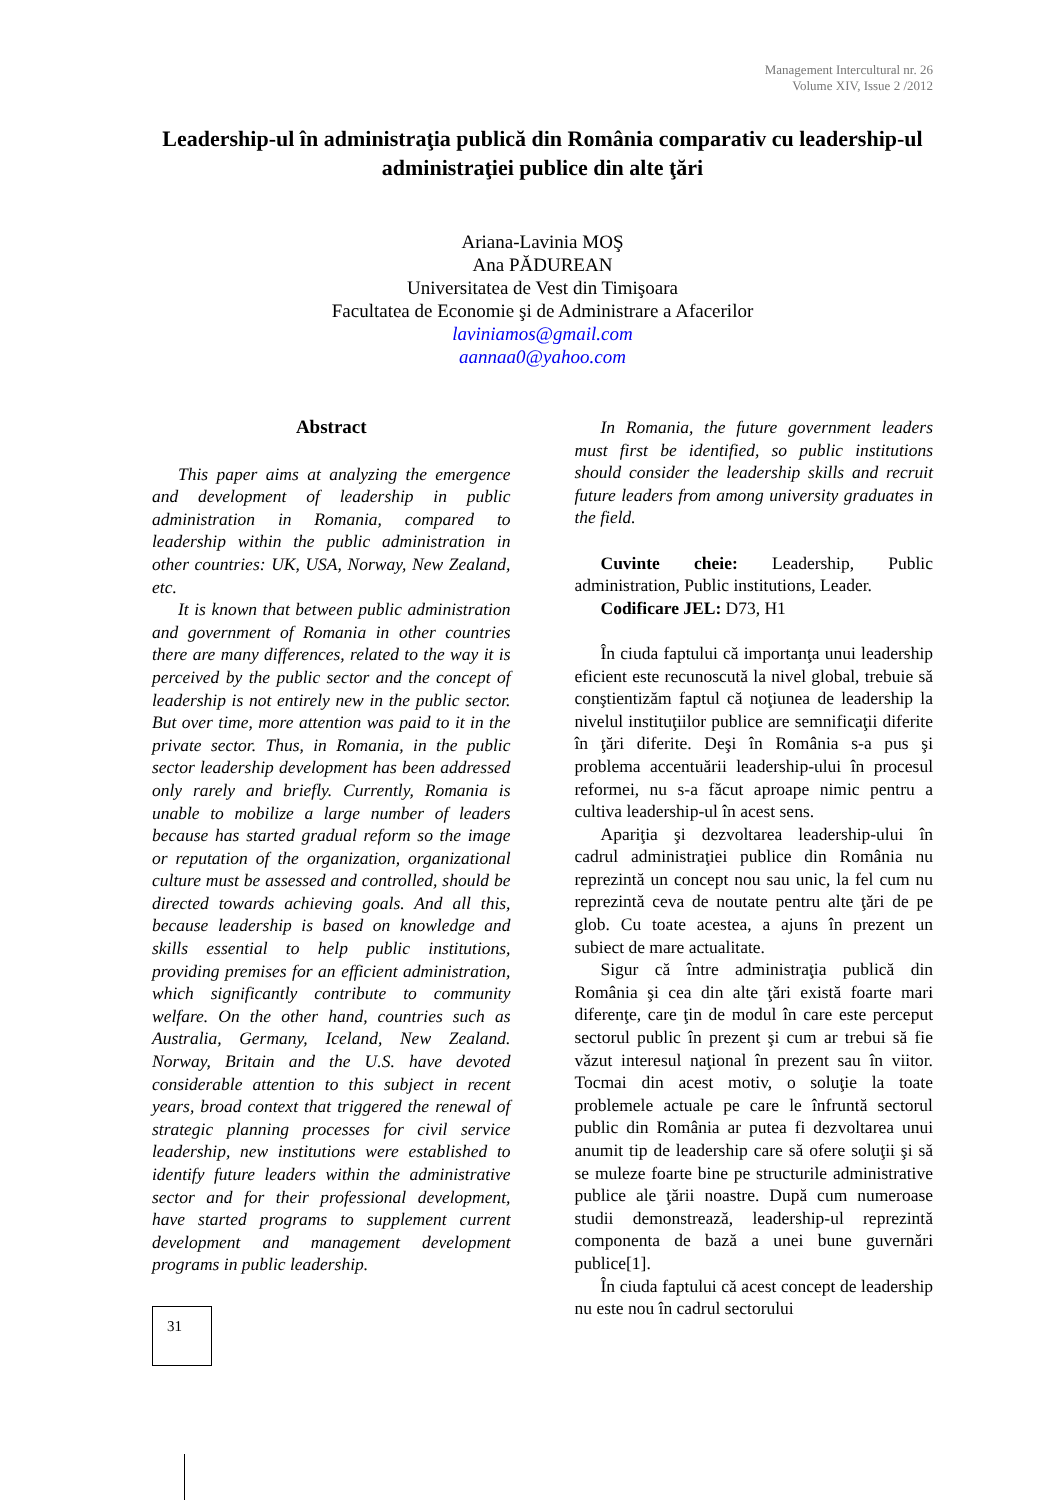Management Intercultural nr. 26
Volume XIV, Issue 2 /2012
Leadership-ul în administraţia publică din România comparativ cu leadership-ul administraţiei publice din alte ţări
Ariana-Lavinia MOŞ
Ana PĂDUREAN
Universitatea de Vest din Timişoara
Facultatea de Economie şi de Administrare a Afacerilor
laviniamos@gmail.com
aannaa0@yahoo.com
Abstract
This paper aims at analyzing the emergence and development of leadership in public administration in Romania, compared to leadership within the public administration in other countries: UK, USA, Norway, New Zealand, etc.
It is known that between public administration and government of Romania in other countries there are many differences, related to the way it is perceived by the public sector and the concept of leadership is not entirely new in the public sector. But over time, more attention was paid to it in the private sector. Thus, in Romania, in the public sector leadership development has been addressed only rarely and briefly. Currently, Romania is unable to mobilize a large number of leaders because has started gradual reform so the image or reputation of the organization, organizational culture must be assessed and controlled, should be directed towards achieving goals. And all this, because leadership is based on knowledge and skills essential to help public institutions, providing premises for an efficient administration, which significantly contribute to community welfare. On the other hand, countries such as Australia, Germany, Iceland, New Zealand. Norway, Britain and the U.S. have devoted considerable attention to this subject in recent years, broad context that triggered the renewal of strategic planning processes for civil service leadership, new institutions were established to identify future leaders within the administrative sector and for their professional development, have started programs to supplement current development and management development programs in public leadership.
31
In Romania, the future government leaders must first be identified, so public institutions should consider the leadership skills and recruit future leaders from among university graduates in the field.
Cuvinte cheie: Leadership, Public administration, Public institutions, Leader.
Codificare JEL: D73, H1
În ciuda faptului că importanţa unui leadership eficient este recunoscută la nivel global, trebuie să conştientizăm faptul că noţiunea de leadership la nivelul instituţiilor publice are semnificaţii diferite în ţări diferite. Deşi în România s-a pus şi problema accentuării leadership-ului în procesul reformei, nu s-a făcut aproape nimic pentru a cultiva leadership-ul în acest sens.
Apariţia şi dezvoltarea leadership-ului în cadrul administraţiei publice din România nu reprezintă un concept nou sau unic, la fel cum nu reprezintă ceva de noutate pentru alte ţări de pe glob. Cu toate acestea, a ajuns în prezent un subiect de mare actualitate.
Sigur că între administraţia publică din România şi cea din alte ţări există foarte mari diferenţe, care ţin de modul în care este perceput sectorul public în prezent şi cum ar trebui să fie văzut interesul naţional în prezent sau în viitor. Tocmai din acest motiv, o soluţie la toate problemele actuale pe care le înfruntă sectorul public din România ar putea fi dezvoltarea unui anumit tip de leadership care să ofere soluţii şi să se muleze foarte bine pe structurile administrative publice ale ţării noastre. După cum numeroase studii demonstrează, leadership-ul reprezintă componenta de bază a unei bune guvernări publice[1].
În ciuda faptului că acest concept de leadership nu este nou în cadrul sectorului